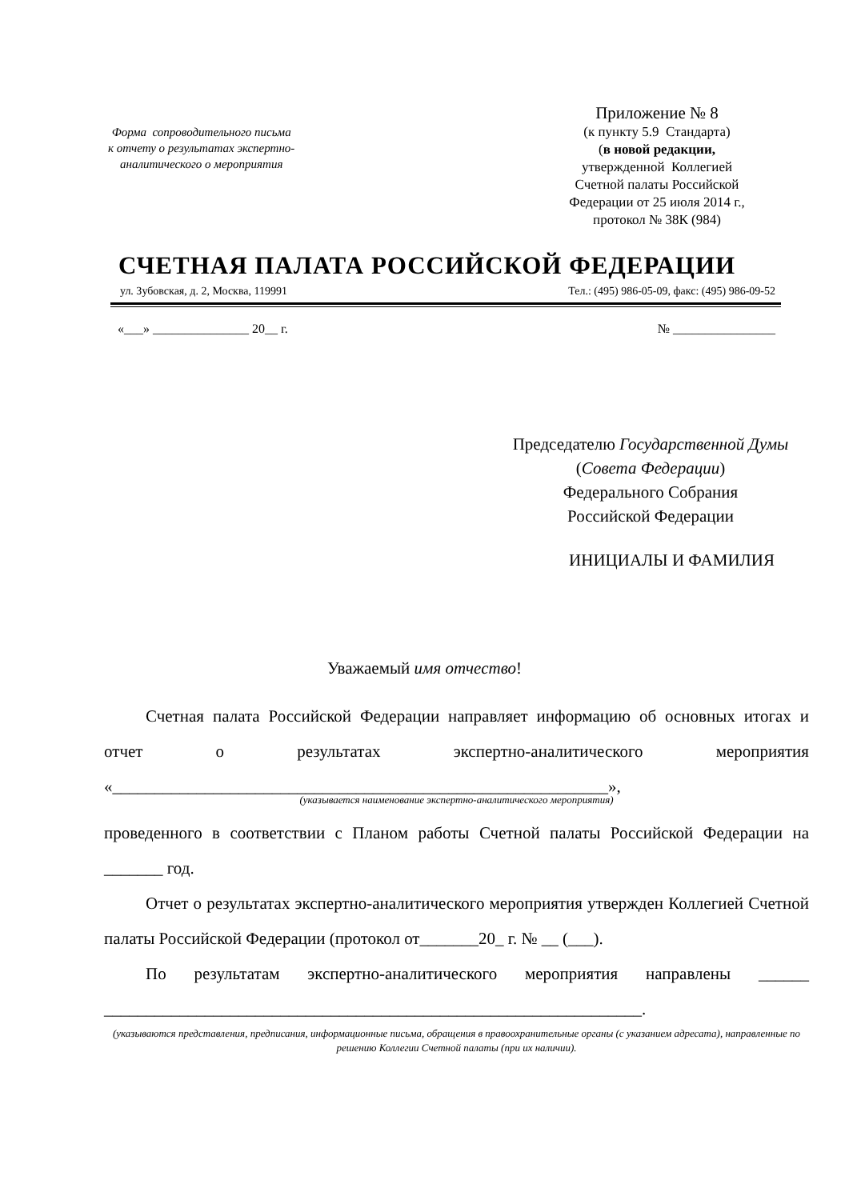Форма сопроводительного письма
к отчету о результатах экспертно-
аналитического о мероприятия
Приложение № 8
(к пункту 5.9 Стандарта)
(в новой редакции,
утвержденной Коллегией
Счетной палаты Российской
Федерации от 25 июля 2014 г.,
протокол № 38К (984)
СЧЕТНАЯ ПАЛАТА РОССИЙСКОЙ ФЕДЕРАЦИИ
ул. Зубовская, д. 2, Москва, 119991 Тел.: (495) 986-05-09, факс: (495) 986-09-52
«___» _______________ 20__ г. № ________________
Председателю Государственной Думы (Совета Федерации)
Федерального Собрания
Российской Федерации
ИНИЦИАЛЫ И ФАМИЛИЯ
Уважаемый имя отчество!
Счетная палата Российской Федерации направляет информацию об основных итогах и отчет о результатах экспертно-аналитического мероприятия «___________________________________________________________»,
(указывается наименование экспертно-аналитического мероприятия)
проведенного в соответствии с Планом работы Счетной палаты Российской Федерации на _______ год.
Отчет о результатах экспертно-аналитического мероприятия утвержден Коллегией Счетной палаты Российской Федерации (протокол от_______20_ г. № __ (___).
По результатам экспертно-аналитического мероприятия направлены ______ ________________________________________________________________.
(указываются представления, предписания, информационные письма, обращения в правоохранительные органы (с указанием адресата), направленные по решению Коллегии Счетной палаты (при их наличии).